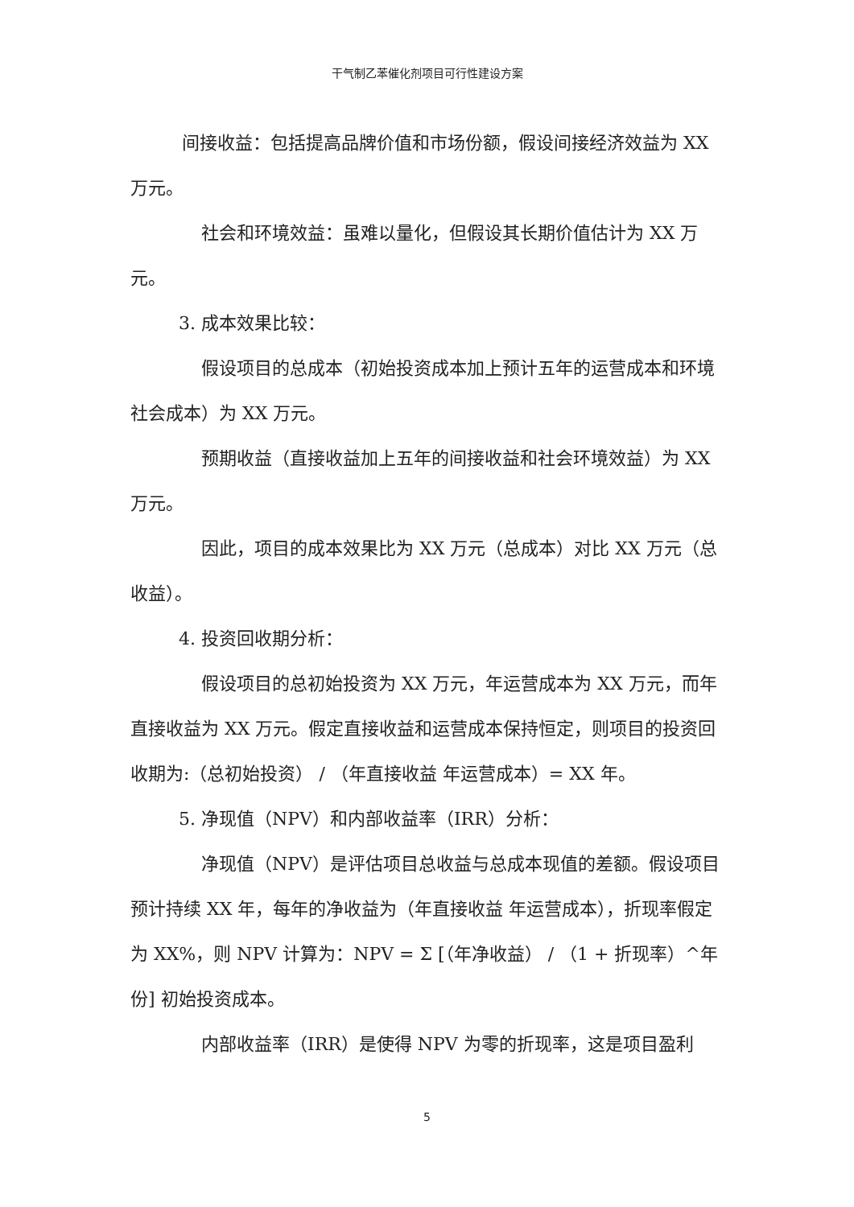干气制乙苯催化剂项目可行性建设方案
间接收益：包括提高品牌价值和市场份额，假设间接经济效益为 XX 万元。
社会和环境效益：虽难以量化，但假设其长期价值估计为 XX 万元。
3. 成本效果比较：
假设项目的总成本（初始投资成本加上预计五年的运营成本和环境社会成本）为 XX 万元。
预期收益（直接收益加上五年的间接收益和社会环境效益）为 XX 万元。
因此，项目的成本效果比为 XX 万元（总成本）对比 XX 万元（总收益）。
4. 投资回收期分析：
假设项目的总初始投资为 XX 万元，年运营成本为 XX 万元，而年直接收益为 XX 万元。假定直接收益和运营成本保持恒定，则项目的投资回收期为:（总初始投资） / （年直接收益 年运营成本）= XX 年。
5. 净现值（NPV）和内部收益率（IRR）分析：
净现值（NPV）是评估项目总收益与总成本现值的差额。假设项目预计持续 XX 年，每年的净收益为（年直接收益 年运营成本），折现率假定为 XX%，则 NPV 计算为：NPV = Σ [（年净收益） / （1 + 折现率）^年份] 初始投资成本。
内部收益率（IRR）是使得 NPV 为零的折现率，这是项目盈利
5